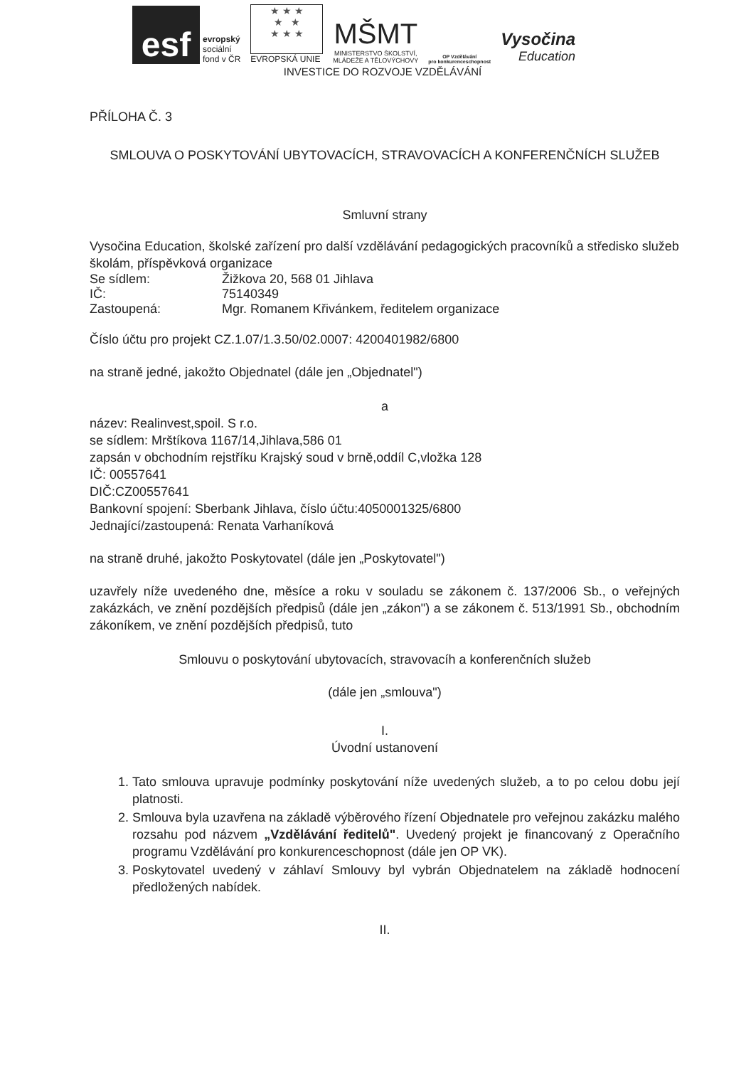esf
evropský
sociální
fond v ČR
★ ★ ★
★ ★
★ ★ ★
EVROPSKÁ UNIE
MŠMT
MINISTERSTVO ŠKOLSTVÍ,
MLÁDEŽE A TĚLOVÝCHOVY
OP Vzdělávání
pro konkurenceschopnost
Vysočina
Education
INVESTICE DO ROZVOJE VZDĚLÁVÁNÍ
PŘÍLOHA Č. 3
SMLOUVA O POSKYTOVÁNÍ UBYTOVACÍCH, STRAVOVACÍCH A KONFERENČNÍCH SLUŽEB
Smluvní strany
Vysočina Education, školské zařízení pro další vzdělávání pedagogických pracovníků a středisko služeb školám, příspěvková organizace
Se sídlem: Žižkova 20, 568 01 Jihlava
IČ: 75140349
Zastoupená: Mgr. Romanem Křivánkem, ředitelem organizace
Číslo účtu pro projekt CZ.1.07/1.3.50/02.0007: 4200401982/6800
na straně jedné, jakožto Objednatel (dále jen „Objednatel")
a
název: Realinvest,spoil. S r.o.
se sídlem: Mrštíkova 1167/14,Jihlava,586 01
zapsán v obchodním rejstříku Krajský soud v brně,oddíl C,vložka 128
IČ: 00557641
DIČ:CZ00557641
Bankovní spojení: Sberbank Jihlava, číslo účtu:4050001325/6800
Jednající/zastoupená: Renata Varhaníková
na straně druhé, jakožto Poskytovatel (dále jen „Poskytovatel")
uzavřely níže uvedeného dne, měsíce a roku v souladu se zákonem č. 137/2006 Sb., o veřejných zakázkách, ve znění pozdějších předpisů (dále jen „zákon") a se zákonem č. 513/1991 Sb., obchodním zákoníkem, ve znění pozdějších předpisů, tuto
Smlouvu o poskytování ubytovacích, stravovacíh a konferenčních služeb
(dále jen „smlouva")
I.
Úvodní ustanovení
1. Tato smlouva upravuje podmínky poskytování níže uvedených služeb, a to po celou dobu její platnosti.
2. Smlouva byla uzavřena na základě výběrového řízení Objednatele pro veřejnou zakázku malého rozsahu pod názvem „Vzdělávání ředitelů". Uvedený projekt je financovaný z Operačního programu Vzdělávání pro konkurenceschopnost (dále jen OP VK).
3. Poskytovatel uvedený v záhlaví Smlouvy byl vybrán Objednatelem na základě hodnocení předložených nabídek.
II.